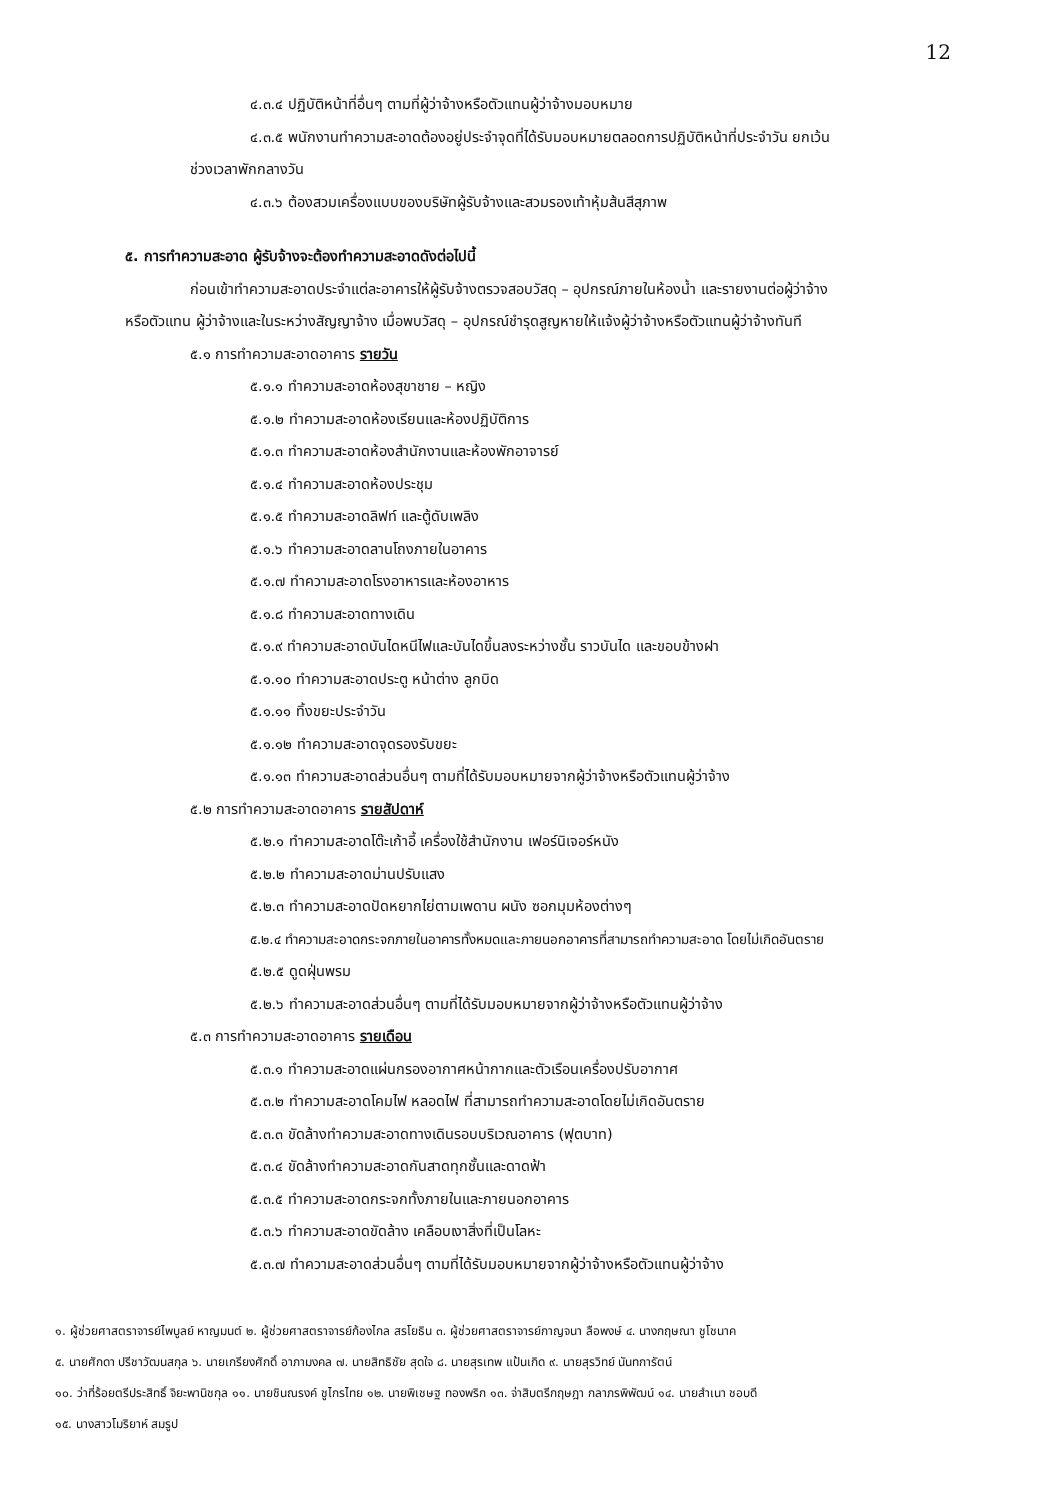12
๔.๓.๔ ปฏิบัติหน้าที่อื่นๆ ตามที่ผู้ว่าจ้างหรือตัวแทนผู้ว่าจ้างมอบหมาย
๔.๓.๕ พนักงานทำความสะอาดต้องอยู่ประจำจุดที่ได้รับมอบหมายตลอดการปฏิบัติหน้าที่ประจำวัน ยกเว้น
ช่วงเวลาพักกลางวัน
๔.๓.๖ ต้องสวมเครื่องแบบของบริษัทผู้รับจ้างและสวมรองเท้าหุ้มส้นสีสุภาพ
๕. การทำความสะอาด ผู้รับจ้างจะต้องทำความสะอาดดังต่อไปนี้
ก่อนเข้าทำความสะอาดประจำแต่ละอาคารให้ผู้รับจ้างตรวจสอบวัสดุ – อุปกรณ์ภายในห้องน้ำ และรายงานต่อผู้ว่าจ้าง
หรือตัวแทน ผู้ว่าจ้างและในระหว่างสัญญาจ้าง เมื่อพบวัสดุ – อุปกรณ์ชำรุดสูญหายให้แจ้งผู้ว่าจ้างหรือตัวแทนผู้ว่าจ้างทันที
๕.๑ การทำความสะอาดอาคาร รายวัน
๕.๑.๑ ทำความสะอาดห้องสุขาชาย – หญิง
๕.๑.๒ ทำความสะอาดห้องเรียนและห้องปฏิบัติการ
๕.๑.๓ ทำความสะอาดห้องสำนักงานและห้องพักอาจารย์
๕.๑.๔ ทำความสะอาดห้องประชุม
๕.๑.๕ ทำความสะอาดลิฟท์ และตู้ดับเพลิง
๕.๑.๖ ทำความสะอาดลานโถงภายในอาคาร
๕.๑.๗ ทำความสะอาดโรงอาหารและห้องอาหาร
๕.๑.๘ ทำความสะอาดทางเดิน
๕.๑.๙ ทำความสะอาดบันไดหนีไฟและบันไดขึ้นลงระหว่างชั้น ราวบันได และขอบข้างฝา
๕.๑.๑๐ ทำความสะอาดประตู หน้าต่าง ลูกบิด
๕.๑.๑๑ ทิ้งขยะประจำวัน
๕.๑.๑๒ ทำความสะอาดจุดรองรับขยะ
๕.๑.๑๓ ทำความสะอาดส่วนอื่นๆ ตามที่ได้รับมอบหมายจากผู้ว่าจ้างหรือตัวแทนผู้ว่าจ้าง
๕.๒ การทำความสะอาดอาคาร รายสัปดาห์
๕.๒.๑ ทำความสะอาดโต๊ะเก้าอี้ เครื่องใช้สำนักงาน เฟอร์นิเจอร์หนัง
๕.๒.๒ ทำความสะอาดม่านปรับแสง
๕.๒.๓ ทำความสะอาดปัดหยากไย่ตามเพดาน ผนัง ซอกมุมห้องต่างๆ
๕.๒.๔ ทำความสะอาดกระจกภายในอาคารทั้งหมดและภายนอกอาคารที่สามารถทำความสะอาด โดยไม่เกิดอันตราย
๕.๒.๕ ดูดฝุ่นพรม
๕.๒.๖ ทำความสะอาดส่วนอื่นๆ ตามที่ได้รับมอบหมายจากผู้ว่าจ้างหรือตัวแทนผู้ว่าจ้าง
๕.๓ การทำความสะอาดอาคาร รายเดือน
๕.๓.๑ ทำความสะอาดแผ่นกรองอากาศหน้ากากและตัวเรือนเครื่องปรับอากาศ
๕.๓.๒ ทำความสะอาดโคมไฟ หลอดไฟ ที่สามารถทำความสะอาดโดยไม่เกิดอันตราย
๕.๓.๓ ขัดล้างทำความสะอาดทางเดินรอบบริเวณอาคาร (ฟุตบาท)
๕.๓.๔ ขัดล้างทำความสะอาดกันสาดทุกชั้นและดาดฟ้า
๕.๓.๕ ทำความสะอาดกระจกทั้งภายในและภายนอกอาคาร
๕.๓.๖ ทำความสะอาดขัดล้าง เคลือบเงาสิ่งที่เป็นโลหะ
๕.๓.๗ ทำความสะอาดส่วนอื่นๆ ตามที่ได้รับมอบหมายจากผู้ว่าจ้างหรือตัวแทนผู้ว่าจ้าง
๑. ผู้ช่วยศาสตราจารย์ไพบูลย์ หาญมนต์ ๒. ผู้ช่วยศาสตราจารย์ก้องไกล สรโยธิน ๓. ผู้ช่วยศาสตราจารย์กาญจนา ลือพงษ์ ๔. นางกฤษณา ชูโชนาค
๕. นายศักดา ปรีชาวัฒนสกุล ๖. นายเกรียงศักดิ์ อาภามงคล ๗. นายสิทธิชัย สุดใจ ๘. นายสุรเทพ แป้นเกิด ๙. นายสุรวิทย์ นันทการัตน์
๑๐. ว่าที่ร้อยตรีประสิทธิ์ จิยะพานิชกุล ๑๑. นายชินณรงค์ ชูไกรไทย ๑๒. นายพิเชษฐ ทองพริก ๑๓. จ่าสิบตรีกฤษฎา กลาภรพิพัฒน์ ๑๔. นายสำเนา ชอบดี
๑๕. นางสาวโมริยาห์ สมรูป